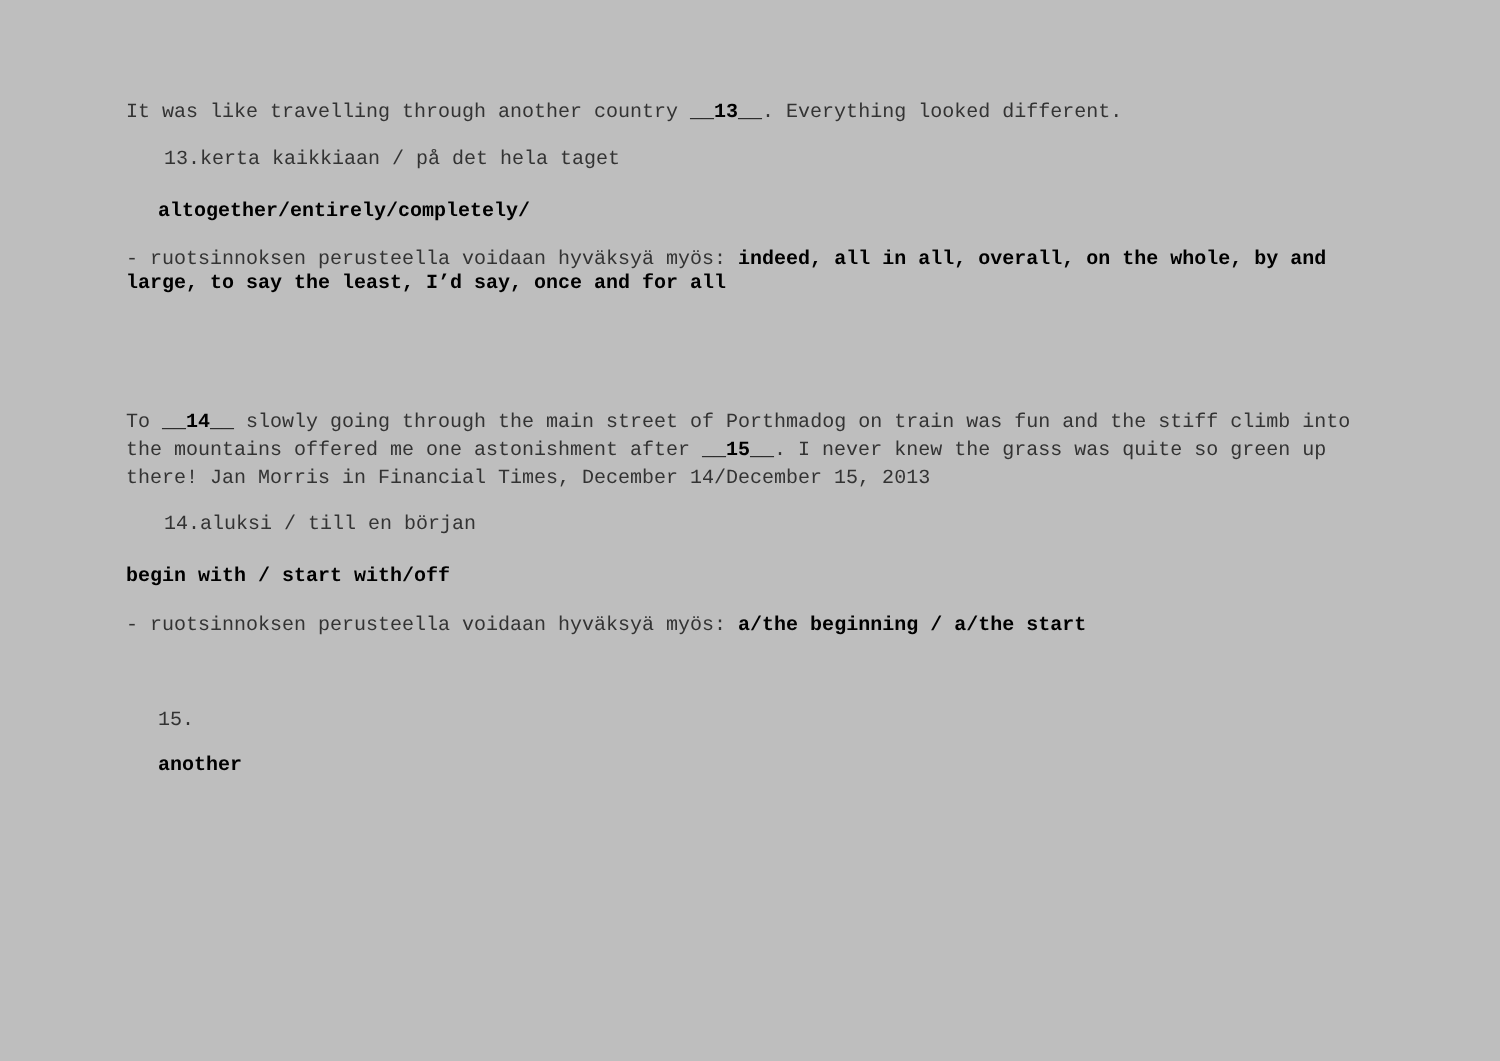It was like travelling through another country __13__. Everything looked different.
13.kerta kaikkiaan / på det hela taget
altogether/entirely/completely/
- ruotsinnoksen perusteella voidaan hyväksyä myös: indeed, all in all, overall, on the whole, by and large, to say the least, I’d say, once and for all
To __14__ slowly going through the main street of Porthmadog on train was fun and the stiff climb into the mountains offered me one astonishment after __15__. I never knew the grass was quite so green up there! Jan Morris in Financial Times, December 14/December 15, 2013
14.aluksi / till en början
begin with / start with/off
- ruotsinnoksen perusteella voidaan hyväksyä myös: a/the beginning / a/the start
15.
another